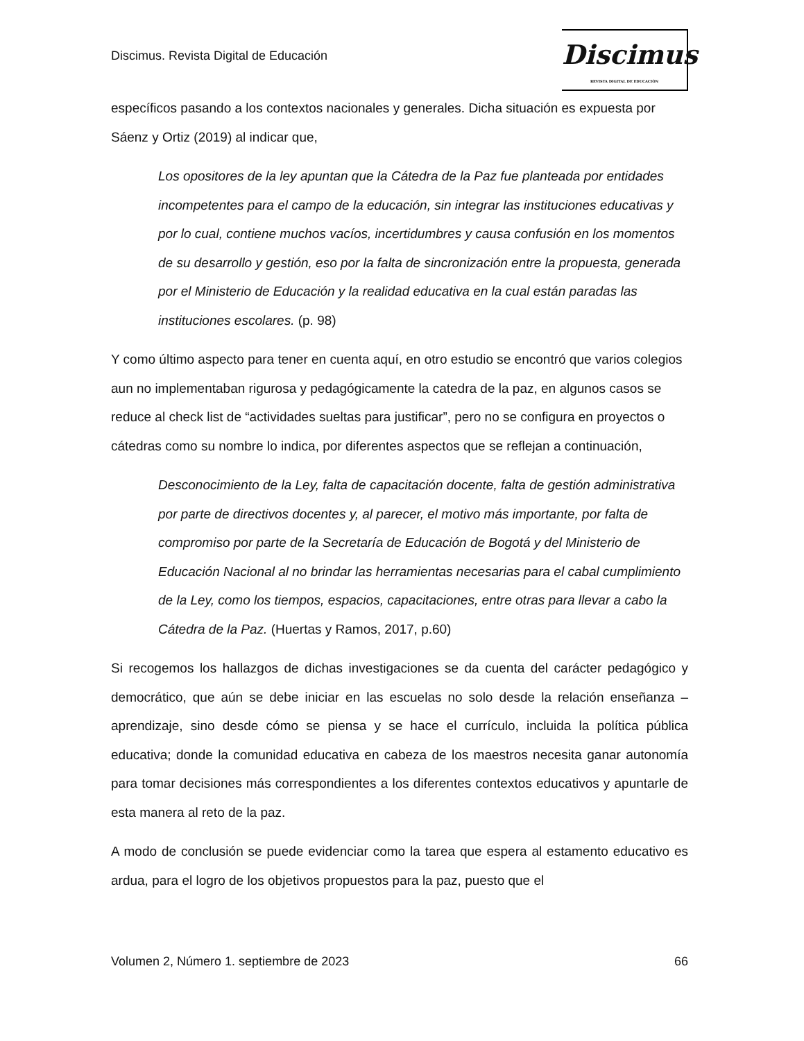Discimus. Revista Digital de Educación
Discimus
REVISTA DIGITAL DE EDUCACIÓN
específicos pasando a los contextos nacionales y generales. Dicha situación es expuesta por Sáenz y Ortiz (2019) al indicar que,
Los opositores de la ley apuntan que la Cátedra de la Paz fue planteada por entidades incompetentes para el campo de la educación, sin integrar las instituciones educativas y por lo cual, contiene muchos vacíos, incertidumbres y causa confusión en los momentos de su desarrollo y gestión, eso por la falta de sincronización entre la propuesta, generada por el Ministerio de Educación y la realidad educativa en la cual están paradas las instituciones escolares. (p. 98)
Y como último aspecto para tener en cuenta aquí, en otro estudio se encontró que varios colegios aun no implementaban rigurosa y pedagógicamente la catedra de la paz, en algunos casos se reduce al check list de “actividades sueltas para justificar”, pero no se configura en proyectos o cátedras como su nombre lo indica, por diferentes aspectos que se reflejan a continuación,
Desconocimiento de la Ley, falta de capacitación docente, falta de gestión administrativa por parte de directivos docentes y, al parecer, el motivo más importante, por falta de compromiso por parte de la Secretaría de Educación de Bogotá y del Ministerio de Educación Nacional al no brindar las herramientas necesarias para el cabal cumplimiento de la Ley, como los tiempos, espacios, capacitaciones, entre otras para llevar a cabo la Cátedra de la Paz. (Huertas y Ramos, 2017, p.60)
Si recogemos los hallazgos de dichas investigaciones se da cuenta del carácter pedagógico y democrático, que aún se debe iniciar en las escuelas no solo desde la relación enseñanza – aprendizaje, sino desde cómo se piensa y se hace el currículo, incluida la política pública educativa; donde la comunidad educativa en cabeza de los maestros necesita ganar autonomía para tomar decisiones más correspondientes a los diferentes contextos educativos y apuntarle de esta manera al reto de la paz.
A modo de conclusión se puede evidenciar como la tarea que espera al estamento educativo es ardua, para el logro de los objetivos propuestos para la paz, puesto que el
Volumen 2, Número 1. septiembre de 2023 66